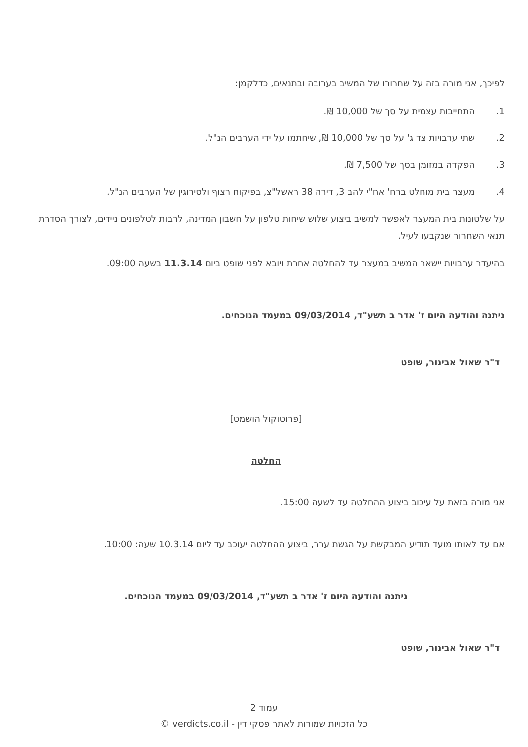לפיכך, אני מורה בזה על שחרורו של המשיב בערובה ובתנאים, כדלקמן:
1. התחייבות עצמית על סך של 10,000 ₪.
2. שתי ערבויות צד ג' על סך של 10,000 ₪, שיחתמו על ידי הערבים הנ"ל.
3. הפקדה במזומן בסך של 7,500 ₪.
4. מעצר בית מוחלט ברח' אח"י להב 3, דירה 38 ראשל"צ, בפיקוח רצוף ולסירוגין של הערבים הנ"ל.
על שלטונות בית המעצר לאפשר למשיב ביצוע שלוש שיחות טלפון על חשבון המדינה, לרבות לטלפונים ניידים, לצורך הסדרת תנאי השחרור שנקבעו לעיל.
בהיעדר ערבויות יישאר המשיב במעצר עד להחלטה אחרת ויובא לפני שופט ביום 11.3.14 בשעה 09:00.
ניתנה והודעה היום ז' אדר ב תשע"ד, 09/03/2014 במעמד הנוכחים.
ד"ר שאול אבינור, שופט
[פרוטוקול הושמט]
החלטה
אני מורה בזאת על עיכוב ביצוע ההחלטה עד לשעה 15:00.
אם עד לאותו מועד תודיע המבקשת על הגשת ערר, ביצוע ההחלטה יעוכב עד ליום 10.3.14 שעה: 10:00.
ניתנה והודעה היום ז' אדר ב תשע"ד, 09/03/2014 במעמד הנוכחים.
ד"ר שאול אבינור, שופט
עמוד 2
כל הזכויות שמורות לאתר פסקי דין - verdicts.co.il ©